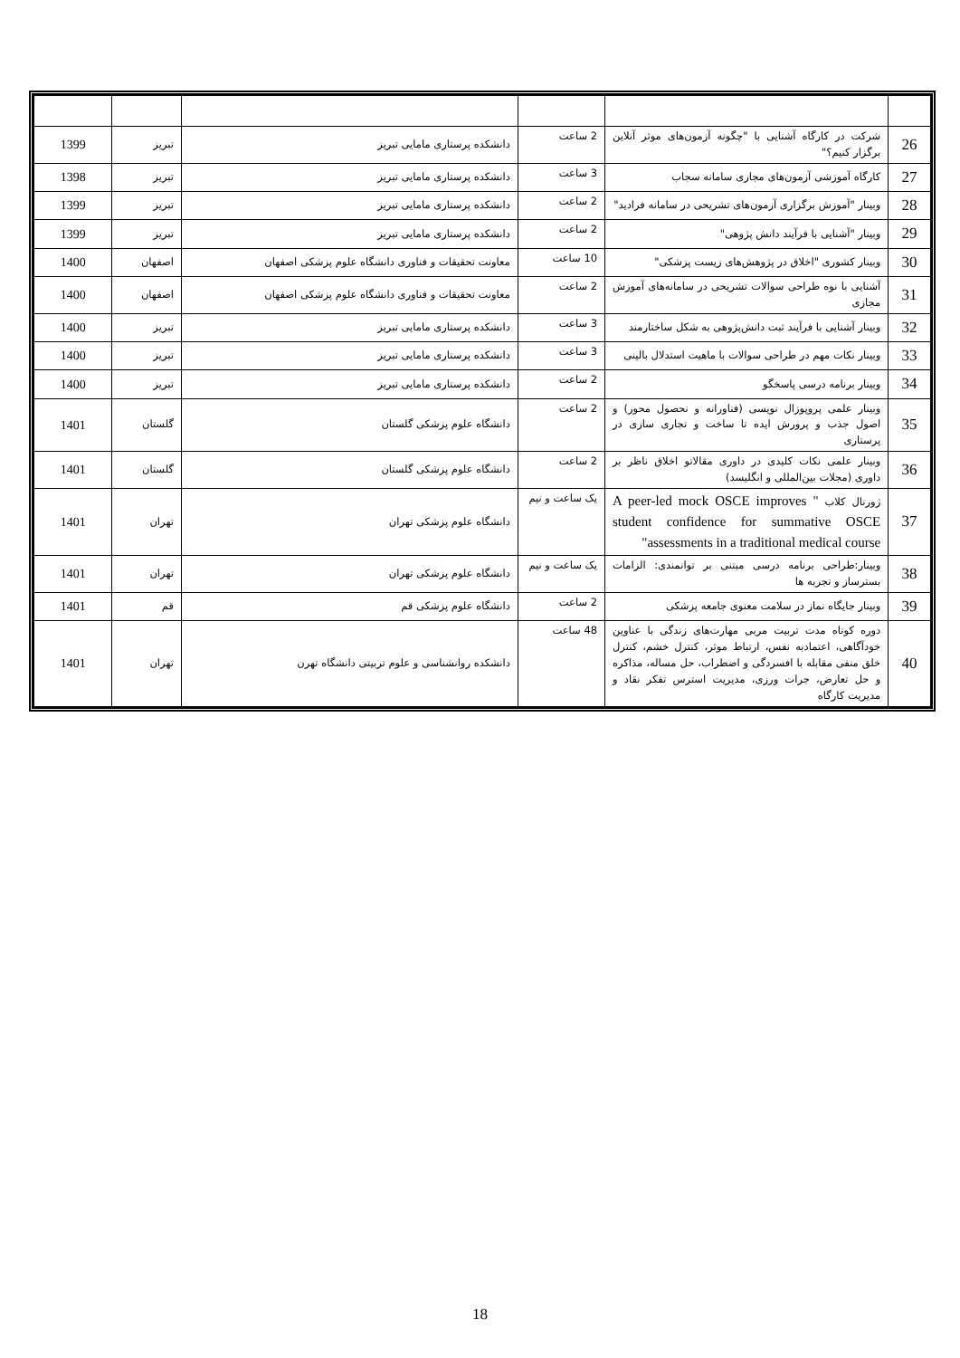| 26 | شرکت در کارگاه آشنایی با "چگونه آزمون‌های موثر آنلاین برگزار کنیم؟" | 2 ساعت | دانشکده پرستاری مامایی تبریز | تبریز | 1399 |
| 27 | کارگاه آموزشی آزمون‌های مجازی سامانه سجاب | 3 ساعت | دانشکده پرستاری مامایی تبریز | تبریز | 1398 |
| 28 | وبینار "آموزش برگزاری آزمون‌های تشریحی در سامانه فرادید" | 2 ساعت | دانشکده پرستاری مامایی تبریز | تبریز | 1399 |
| 29 | وبینار "آشنایی با فرآیند دانش پژوهی" | 2 ساعت | دانشکده پرستاری مامایی تبریز | تبریز | 1399 |
| 30 | وبینار کشوری "اخلاق در پژوهش‌های زیست پزشکی" | 10 ساعت | معاونت تحقیقات و فناوری دانشگاه علوم پزشکی اصفهان | اصفهان | 1400 |
| 31 | آشنایی با نوه طراحی سوالات تشریحی در سامانه‌های آموزش مجازی | 2 ساعت | معاونت تحقیقات و فناوری دانشگاه علوم پزشکی اصفهان | اصفهان | 1400 |
| 32 | وبینار آشنایی با فرآیند ثبت دانش‌پژوهی به شکل ساختارمند | 3 ساعت | دانشکده پرستاری مامایی تبریز | تبریز | 1400 |
| 33 | وبینار نکات مهم در طراحی سوالات با ماهیت استدلال بالینی | 3 ساعت | دانشکده پرستاری مامایی تبریز | تبریز | 1400 |
| 34 | وبینار برنامه درسی پاسخگو | 2 ساعت | دانشکده پرستاری مامایی تبریز | تبریز | 1400 |
| 35 | وبینار علمی پروپوزال نویسی (فناورانه و نحصول محور) و اصول جذب و پرورش ایده تا ساخت و تجاری سازی در پرستاری | 2 ساعت | دانشگاه علوم پزشکی گلستان | گلستان | 1401 |
| 36 | وبینار علمی نکات کلیدی در داوری مقالاتو اخلاق ناظر بر داوری (مجلات بین‌المللی و انگلیسد) | 2 ساعت | دانشگاه علوم پزشکی گلستان | گلستان | 1401 |
| 37 | ژورنال کلاب " A peer-led mock OSCE improves student confidence for summative OSCE assessments in a traditional medical course" | یک ساعت و نیم | دانشگاه علوم پزشکی تهران | تهران | 1401 |
| 38 | وبینار:طراحی برنامه درسی مبتنی بر توانمندی: الزامات بسترساز و تجربه ها | یک ساعت و نیم | دانشگاه علوم پزشکی تهران | تهران | 1401 |
| 39 | وبینار جایگاه نماز در سلامت معنوی جامعه پزشکی | 2 ساعت | دانشگاه علوم پزشکی قم | قم | 1401 |
| 40 | دوره کوتاه مدت تربیت مربی مهارت‌های زندگی با عناوین خودآگاهی، اعتمادبه نفس، ارتباط موثر، کنترل خشم، کنترل خلق منفی مقابله با افسردگی و اضطراب، حل مساله، مذاکره و حل تعارض، جرات ورزی، مدیریت استرس تفکر نقاد و مدیریت کارگاه | 48 ساعت | دانشکده روانشناسی و علوم تربیتی دانشگاه تهرن | تهران | 1401 |
18